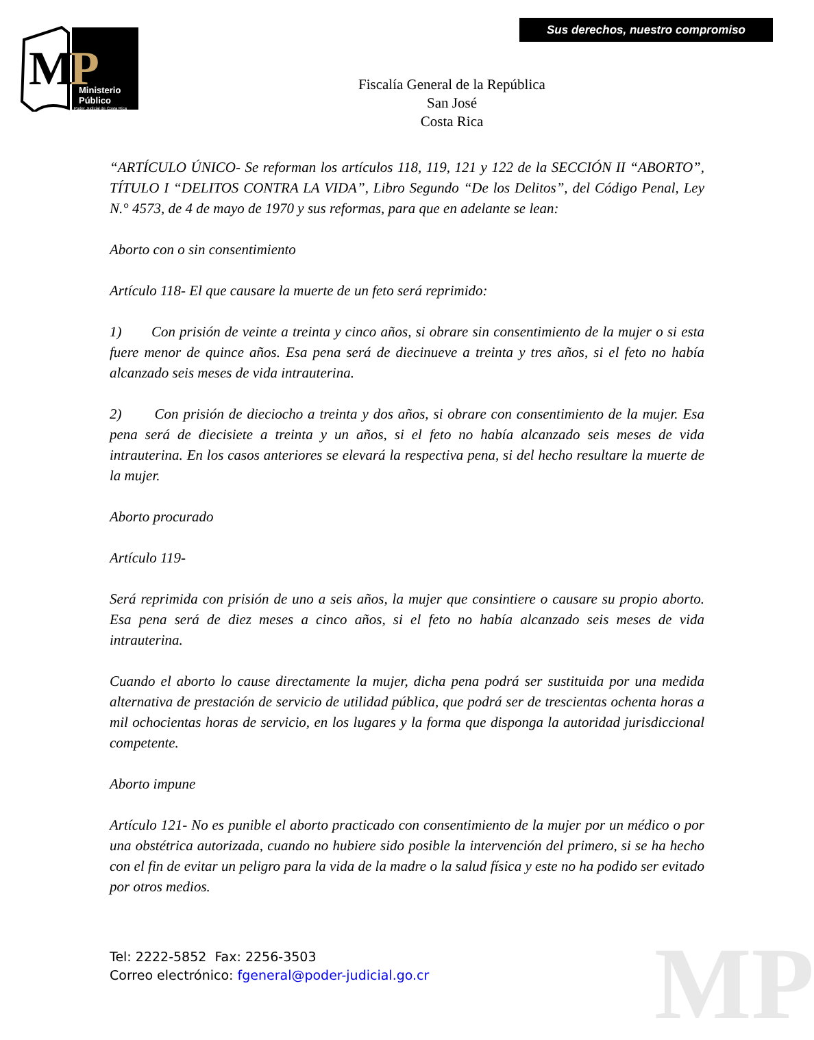M
P
Ministerio
Público
Poder Judicial de Costa Rica
Sus derechos, nuestro compromiso
Fiscalía General de la República
San José
Costa Rica
“ARTÍCULO ÚNICO- Se reforman los artículos 118, 119, 121 y 122 de la SECCIÓN II “ABORTO”, TÍTULO I “DELITOS CONTRA LA VIDA”, Libro Segundo “De los Delitos”, del Código Penal, Ley N.° 4573, de 4 de mayo de 1970 y sus reformas, para que en adelante se lean:
Aborto con o sin consentimiento
Artículo 118- El que causare la muerte de un feto será reprimido:
1) Con prisión de veinte a treinta y cinco años, si obrare sin consentimiento de la mujer o si esta fuere menor de quince años. Esa pena será de diecinueve a treinta y tres años, si el feto no había alcanzado seis meses de vida intrauterina.
2) Con prisión de dieciocho a treinta y dos años, si obrare con consentimiento de la mujer. Esa pena será de diecisiete a treinta y un años, si el feto no había alcanzado seis meses de vida intrauterina. En los casos anteriores se elevará la respectiva pena, si del hecho resultare la muerte de la mujer.
Aborto procurado
Artículo 119-
Será reprimida con prisión de uno a seis años, la mujer que consintiere o causare su propio aborto. Esa pena será de diez meses a cinco años, si el feto no había alcanzado seis meses de vida intrauterina.
Cuando el aborto lo cause directamente la mujer, dicha pena podrá ser sustituida por una medida alternativa de prestación de servicio de utilidad pública, que podrá ser de trescientas ochenta horas a mil ochocientas horas de servicio, en los lugares y la forma que disponga la autoridad jurisdiccional competente.
Aborto impune
Artículo 121- No es punible el aborto practicado con consentimiento de la mujer por un médico o por una obstétrica autorizada, cuando no hubiere sido posible la intervención del primero, si se ha hecho con el fin de evitar un peligro para la vida de la madre o la salud física y este no ha podido ser evitado por otros medios.
MP
Tel: 2222-5852 Fax: 2256-3503
Correo electrónico: fgeneral@poder-judicial.go.cr